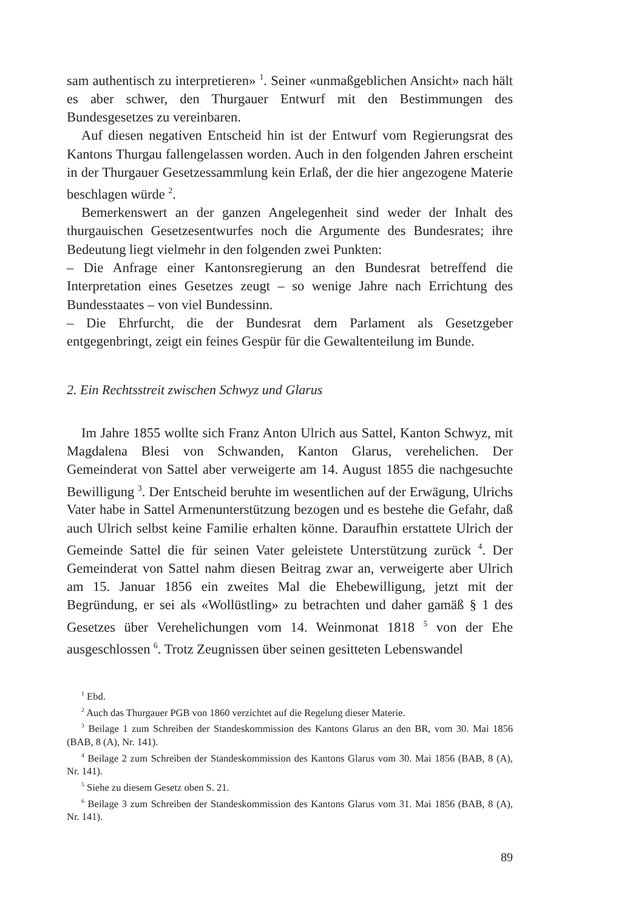sam authentisch zu interpretieren» <sup>1</sup>. Seiner «unmaßgeblichen Ansicht» nach hält es aber schwer, den Thurgauer Entwurf mit den Bestimmungen des Bundesgesetzes zu vereinbaren.
Auf diesen negativen Entscheid hin ist der Entwurf vom Regierungsrat des Kantons Thurgau fallengelassen worden. Auch in den folgenden Jahren erscheint in der Thurgauer Gesetzessammlung kein Erlaß, der die hier angezogene Materie beschlagen würde <sup>2</sup>.
Bemerkenswert an der ganzen Angelegenheit sind weder der Inhalt des thurgauischen Gesetzesentwurfes noch die Argumente des Bundesrates; ihre Bedeutung liegt vielmehr in den folgenden zwei Punkten:
– Die Anfrage einer Kantonsregierung an den Bundesrat betreffend die Interpretation eines Gesetzes zeugt – so wenige Jahre nach Errichtung des Bundesstaates – von viel Bundessinn.
– Die Ehrfurcht, die der Bundesrat dem Parlament als Gesetzgeber entgegenbringt, zeigt ein feines Gespür für die Gewaltenteilung im Bunde.
2. Ein Rechtsstreit zwischen Schwyz und Glarus
Im Jahre 1855 wollte sich Franz Anton Ulrich aus Sattel, Kanton Schwyz, mit Magdalena Blesi von Schwanden, Kanton Glarus, verehelichen. Der Gemeinderat von Sattel aber verweigerte am 14. August 1855 die nachgesuchte Bewilligung <sup>3</sup>. Der Entscheid beruhte im wesentlichen auf der Erwägung, Ulrichs Vater habe in Sattel Armenunterstützung bezogen und es bestehe die Gefahr, daß auch Ulrich selbst keine Familie erhalten könne. Daraufhin erstattete Ulrich der Gemeinde Sattel die für seinen Vater geleistete Unterstützung zurück <sup>4</sup>. Der Gemeinderat von Sattel nahm diesen Beitrag zwar an, verweigerte aber Ulrich am 15. Januar 1856 ein zweites Mal die Ehebewilligung, jetzt mit der Begründung, er sei als «Wollüstling» zu betrachten und daher gamäß § 1 des Gesetzes über Verehelichungen vom 14. Weinmonat 1818 <sup>5</sup> von der Ehe ausgeschlossen <sup>6</sup>. Trotz Zeugnissen über seinen gesitteten Lebenswandel
<sup>1</sup> Ebd.
<sup>2</sup> Auch das Thurgauer PGB von 1860 verzichtet auf die Regelung dieser Materie.
<sup>3</sup> Beilage 1 zum Schreiben der Standeskommission des Kantons Glarus an den BR, vom 30. Mai 1856 (BAB, 8 (A), Nr. 141).
<sup>4</sup> Beilage 2 zum Schreiben der Standeskommission des Kantons Glarus vom 30. Mai 1856 (BAB, 8 (A), Nr. 141).
<sup>5</sup> Siehe zu diesem Gesetz oben S. 21.
<sup>6</sup> Beilage 3 zum Schreiben der Standeskommission des Kantons Glarus vom 31. Mai 1856 (BAB, 8 (A), Nr. 141).
89